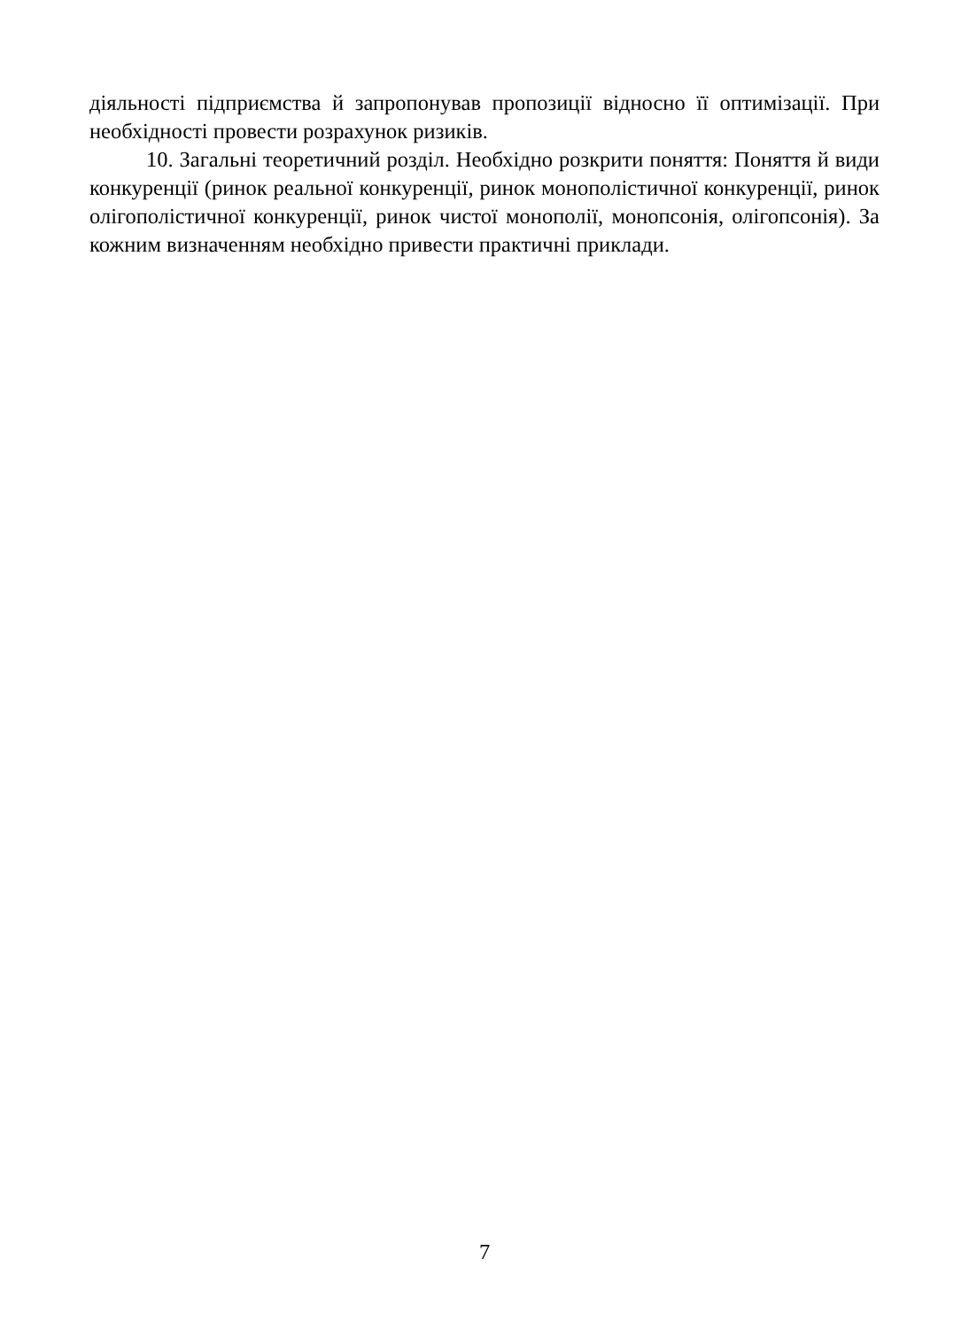діяльності підприємства й запропонував пропозиції відносно її оптимізації. При необхідності провести розрахунок ризиків.
10. Загальні теоретичний розділ. Необхідно розкрити поняття: Поняття й види конкуренції (ринок реальної конкуренції, ринок монополістичної конкуренції, ринок олігополістичної конкуренції, ринок чистої монополії, монопсонія, олігопсонія). За кожним визначенням необхідно привести практичні приклади.
7